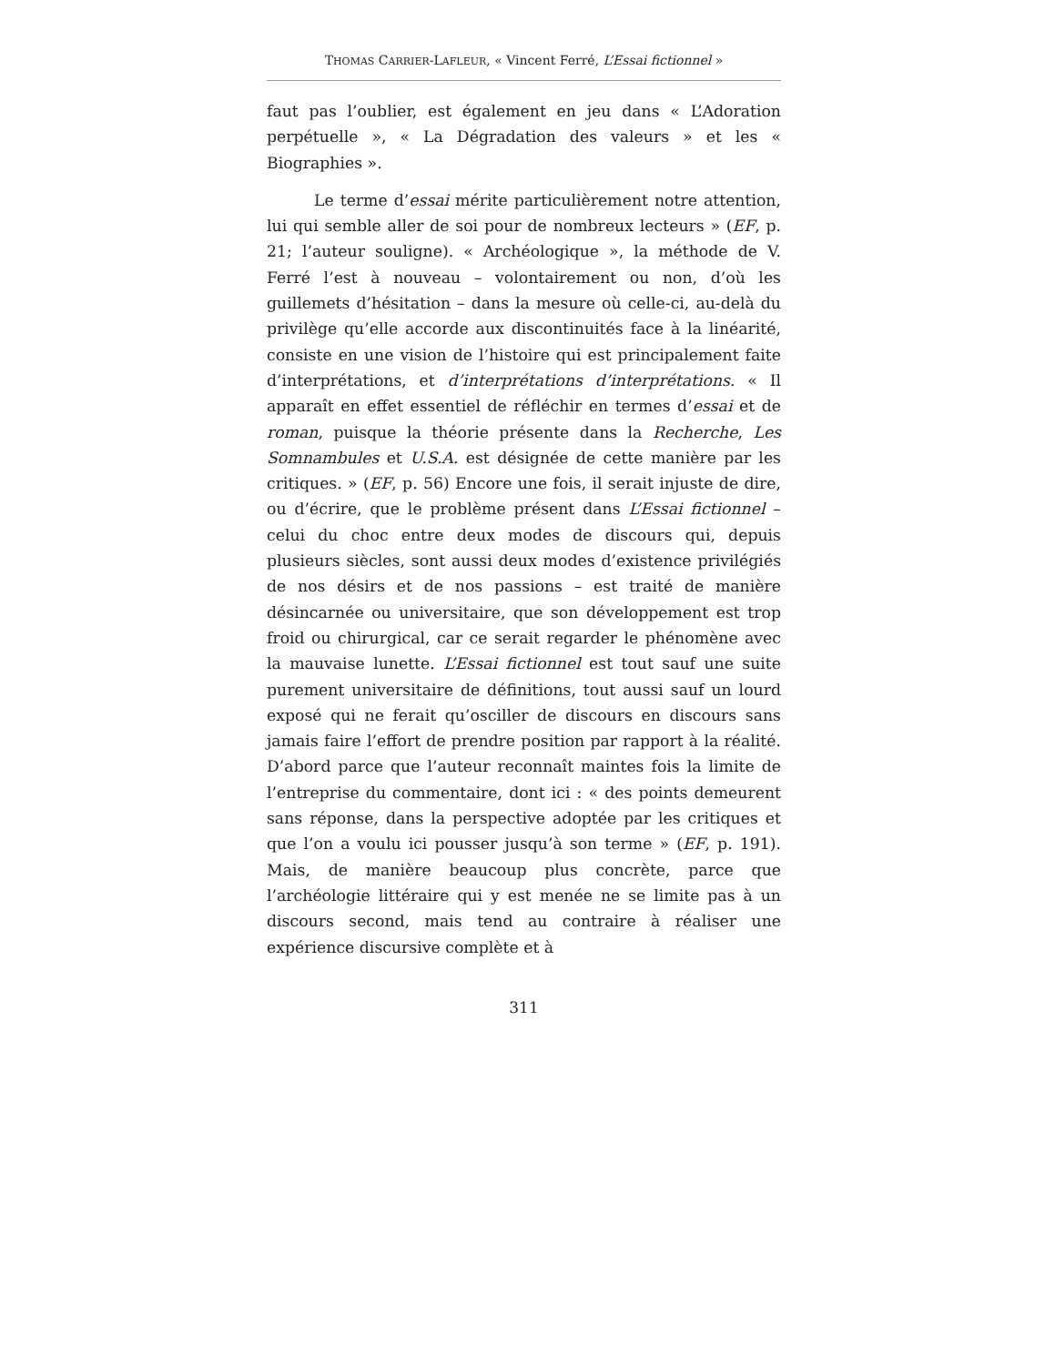THOMAS CARRIER-LAFLEUR, « Vincent Ferré, L’Essai fictionnel »
faut pas l’oublier, est également en jeu dans « L’Adoration perpétuelle », « La Dégradation des valeurs » et les « Biographies ».
Le terme d’essai mérite particulièrement notre attention, lui qui semble aller de soi pour de nombreux lecteurs » (EF, p. 21; l’auteur souligne). « Archéologique », la méthode de V. Ferré l’est à nouveau – volontairement ou non, d’où les guillemets d’hésitation – dans la mesure où celle-ci, au-delà du privilège qu’elle accorde aux discontinuités face à la linéarité, consiste en une vision de l’histoire qui est principalement faite d’interprétations, et d’interprétations d’interprétations. « Il apparaît en effet essentiel de réfléchir en termes d’essai et de roman, puisque la théorie présente dans la Recherche, Les Somnambules et U.S.A. est désignée de cette manière par les critiques. » (EF, p. 56) Encore une fois, il serait injuste de dire, ou d’écrire, que le problème présent dans L’Essai fictionnel – celui du choc entre deux modes de discours qui, depuis plusieurs siècles, sont aussi deux modes d’existence privilégiés de nos désirs et de nos passions – est traité de manière désincarnée ou universitaire, que son développement est trop froid ou chirurgical, car ce serait regarder le phénomène avec la mauvaise lunette. L’Essai fictionnel est tout sauf une suite purement universitaire de définitions, tout aussi sauf un lourd exposé qui ne ferait qu’osciller de discours en discours sans jamais faire l’effort de prendre position par rapport à la réalité. D’abord parce que l’auteur reconnaît maintes fois la limite de l’entreprise du commentaire, dont ici : « des points demeurent sans réponse, dans la perspective adoptée par les critiques et que l’on a voulu ici pousser jusqu’à son terme » (EF, p. 191). Mais, de manière beaucoup plus concrète, parce que l’archéologie littéraire qui y est menée ne se limite pas à un discours second, mais tend au contraire à réaliser une expérience discursive complète et à
311